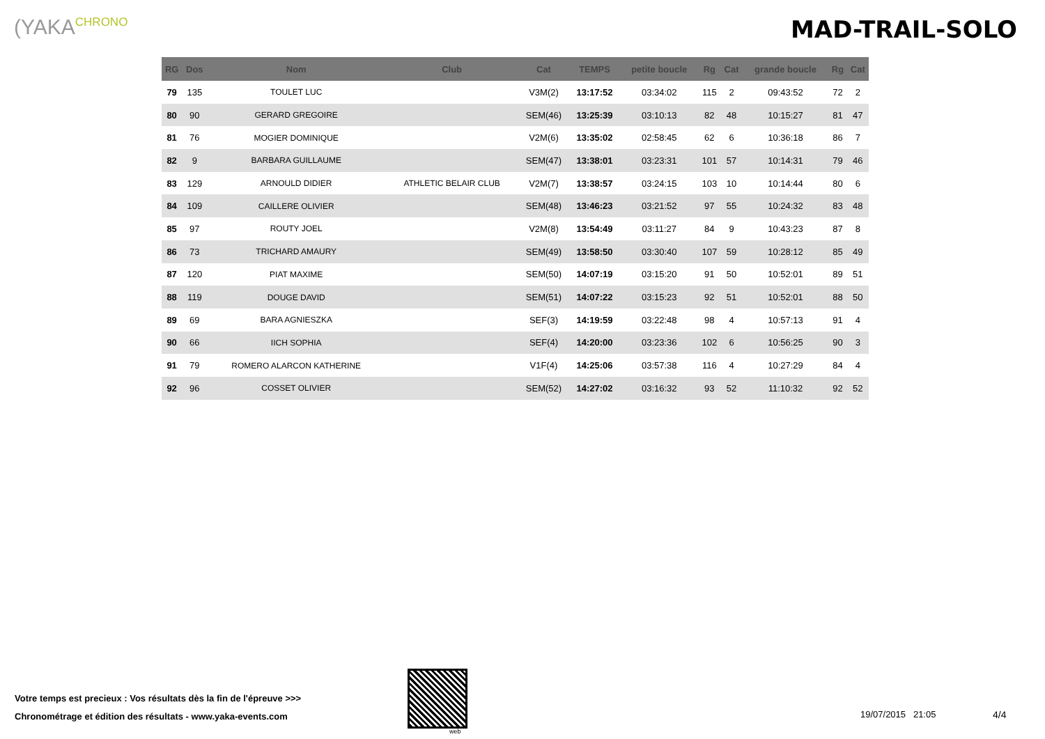(YAKACHRONO MAD-TRAIL-SOLO
| RG | Dos | Nom | Club | Cat | TEMPS | petite boucle | Rg | Cat | grande boucle | Rg | Cat |
| --- | --- | --- | --- | --- | --- | --- | --- | --- | --- | --- | --- |
| 79 | 135 | TOULET LUC | | V3M(2) | 13:17:52 | 03:34:02 | 115 | 2 | 09:43:52 | 72 | 2 |
| 80 | 90 | GERARD GREGOIRE | | SEM(46) | 13:25:39 | 03:10:13 | 82 | 48 | 10:15:27 | 81 | 47 |
| 81 | 76 | MOGIER DOMINIQUE | | V2M(6) | 13:35:02 | 02:58:45 | 62 | 6 | 10:36:18 | 86 | 7 |
| 82 | 9 | BARBARA GUILLAUME | | SEM(47) | 13:38:01 | 03:23:31 | 101 | 57 | 10:14:31 | 79 | 46 |
| 83 | 129 | ARNOULD DIDIER | ATHLETIC BELAIR CLUB | V2M(7) | 13:38:57 | 03:24:15 | 103 | 10 | 10:14:44 | 80 | 6 |
| 84 | 109 | CAILLERE OLIVIER | | SEM(48) | 13:46:23 | 03:21:52 | 97 | 55 | 10:24:32 | 83 | 48 |
| 85 | 97 | ROUTY JOEL | | V2M(8) | 13:54:49 | 03:11:27 | 84 | 9 | 10:43:23 | 87 | 8 |
| 86 | 73 | TRICHARD AMAURY | | SEM(49) | 13:58:50 | 03:30:40 | 107 | 59 | 10:28:12 | 85 | 49 |
| 87 | 120 | PIAT MAXIME | | SEM(50) | 14:07:19 | 03:15:20 | 91 | 50 | 10:52:01 | 89 | 51 |
| 88 | 119 | DOUGE DAVID | | SEM(51) | 14:07:22 | 03:15:23 | 92 | 51 | 10:52:01 | 88 | 50 |
| 89 | 69 | BARA AGNIESZKA | | SEF(3) | 14:19:59 | 03:22:48 | 98 | 4 | 10:57:13 | 91 | 4 |
| 90 | 66 | IICH SOPHIA | | SEF(4) | 14:20:00 | 03:23:36 | 102 | 6 | 10:56:25 | 90 | 3 |
| 91 | 79 | ROMERO ALARCON KATHERINE | | V1F(4) | 14:25:06 | 03:57:38 | 116 | 4 | 10:27:29 | 84 | 4 |
| 92 | 96 | COSSET OLIVIER | | SEM(52) | 14:27:02 | 03:16:32 | 93 | 52 | 11:10:32 | 92 | 52 |
Votre temps est precieux : Vos résultats dès la fin de l'épreuve >>>
Chronométrage et édition des résultats - www.yaka-events.com
web
19/07/2015 21:05 4/4